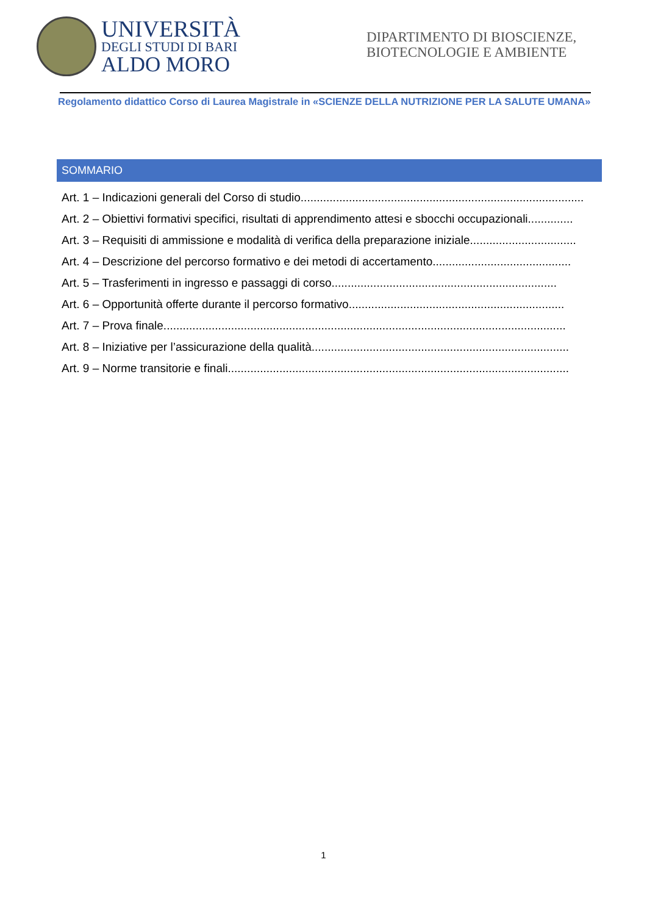UNIVERSITÀ
DEGLI STUDI DI BARI
ALDO MORO
DIPARTIMENTO DI BIOSCIENZE, BIOTECNOLOGIE E AMBIENTE
Regolamento didattico Corso di Laurea Magistrale in «SCIENZE DELLA NUTRIZIONE PER LA SALUTE UMANA»
SOMMARIO
Art. 1 – Indicazioni generali del Corso di studio........................................................................................
Art. 2 – Obiettivi formativi specifici, risultati di apprendimento attesi e sbocchi occupazionali..............
Art. 3 – Requisiti di ammissione e modalità di verifica della preparazione iniziale.................................
Art. 4 – Descrizione del percorso formativo e dei metodi di accertamento...........................................
Art. 5 – Trasferimenti in ingresso e passaggi di corso......................................................................
Art. 6 – Opportunità offerte durante il percorso formativo...................................................................
Art. 7 – Prova finale.............................................................................................................................
Art. 8 – Iniziative per l’assicurazione della qualità................................................................................
Art. 9 – Norme transitorie e finali..........................................................................................................
1